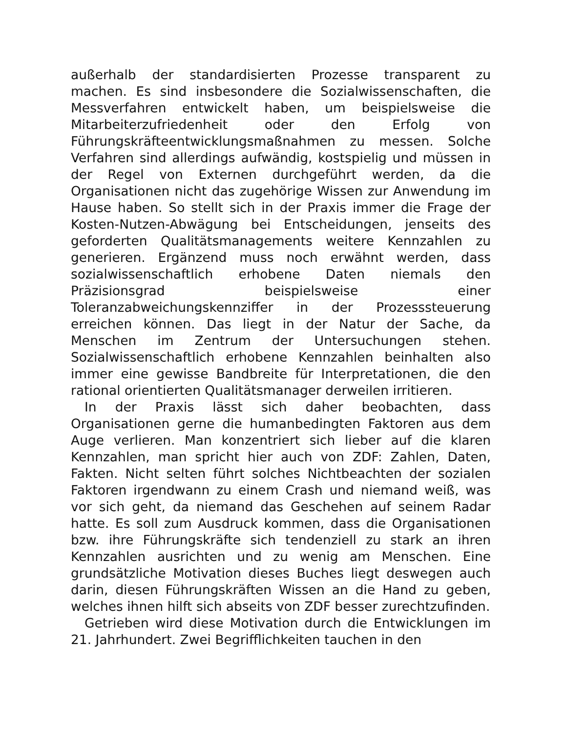außerhalb der standardisierten Prozesse transparent zu machen. Es sind insbesondere die Sozialwissenschaften, die Messverfahren entwickelt haben, um beispielsweise die Mitarbeiterzufriedenheit oder den Erfolg von Führungskräfteentwicklungsmaßnahmen zu messen. Solche Verfahren sind allerdings aufwändig, kostspielig und müssen in der Regel von Externen durchgeführt werden, da die Organisationen nicht das zugehörige Wissen zur Anwendung im Hause haben. So stellt sich in der Praxis immer die Frage der Kosten-Nutzen-Abwägung bei Entscheidungen, jenseits des geforderten Qualitätsmanagements weitere Kennzahlen zu generieren. Ergänzend muss noch erwähnt werden, dass sozialwissenschaftlich erhobene Daten niemals den Präzisionsgrad beispielsweise einer Toleranzabweichungskennziffer in der Prozesssteuerung erreichen können. Das liegt in der Natur der Sache, da Menschen im Zentrum der Untersuchungen stehen. Sozialwissenschaftlich erhobene Kennzahlen beinhalten also immer eine gewisse Bandbreite für Interpretationen, die den rational orientierten Qualitätsmanager derweilen irritieren.
In der Praxis lässt sich daher beobachten, dass Organisationen gerne die humanbedingten Faktoren aus dem Auge verlieren. Man konzentriert sich lieber auf die klaren Kennzahlen, man spricht hier auch von ZDF: Zahlen, Daten, Fakten. Nicht selten führt solches Nichtbeachten der sozialen Faktoren irgendwann zu einem Crash und niemand weiß, was vor sich geht, da niemand das Geschehen auf seinem Radar hatte. Es soll zum Ausdruck kommen, dass die Organisationen bzw. ihre Führungskräfte sich tendenziell zu stark an ihren Kennzahlen ausrichten und zu wenig am Menschen. Eine grundsätzliche Motivation dieses Buches liegt deswegen auch darin, diesen Führungskräften Wissen an die Hand zu geben, welches ihnen hilft sich abseits von ZDF besser zurechtzufinden.
Getrieben wird diese Motivation durch die Entwicklungen im 21. Jahrhundert. Zwei Begrifflichkeiten tauchen in den